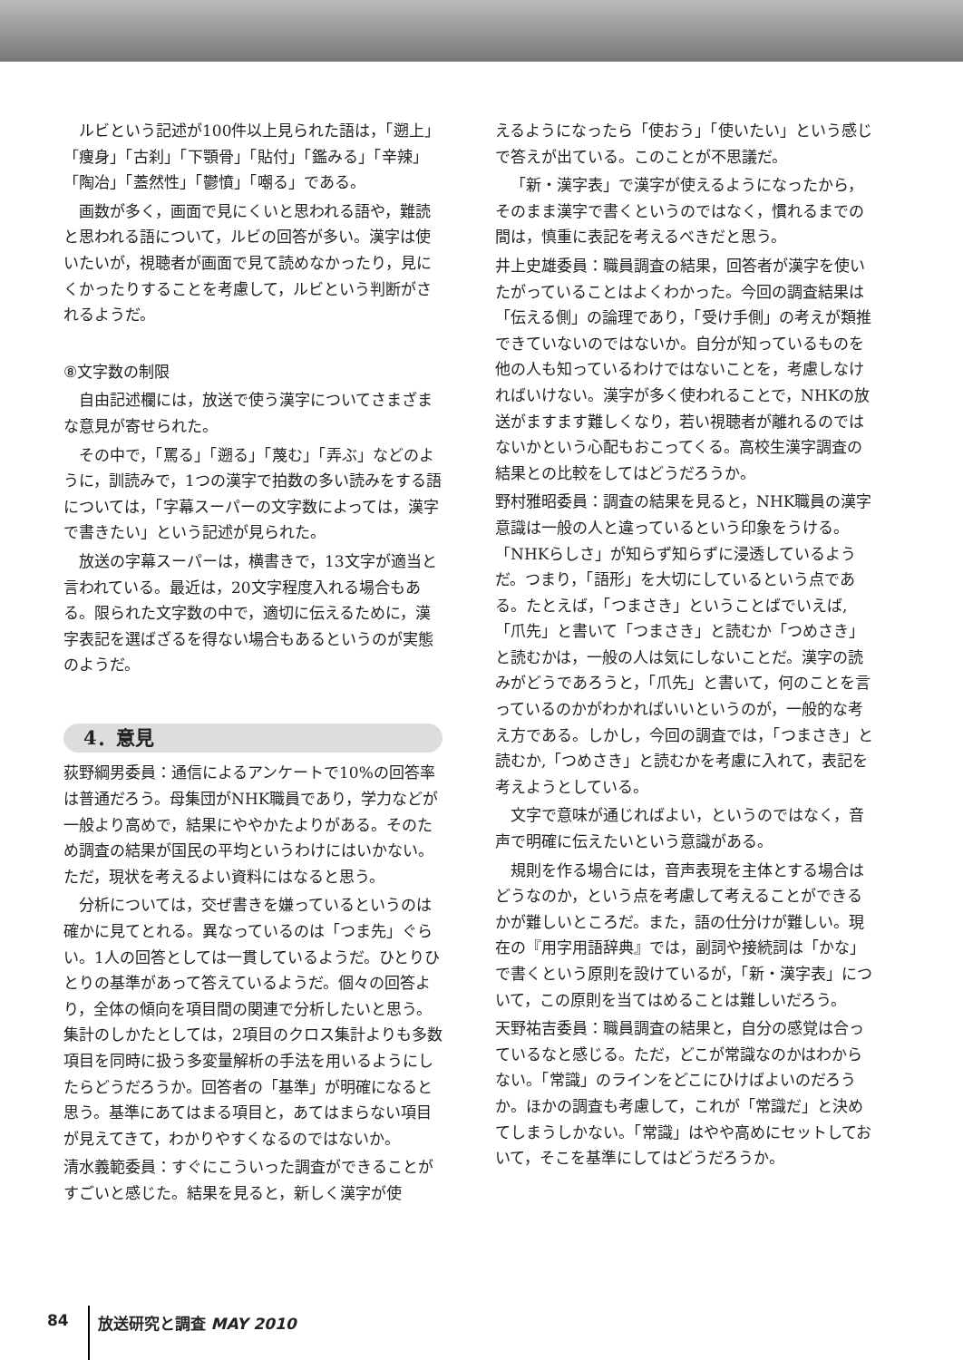ルビという記述が100件以上見られた語は，「遡上」「痩身」「古刹」「下顎骨」「貼付」「鑑みる」「辛辣」「陶冶」「蓋然性」「鬱憤」「嘲る」である。
画数が多く，画面で見にくいと思われる語や，難読と思われる語について，ルビの回答が多い。漢字は使いたいが，視聴者が画面で見て読めなかったり，見にくかったりすることを考慮して，ルビという判断がされるようだ。
⑧文字数の制限
自由記述欄には，放送で使う漢字についてさまざまな意見が寄せられた。
その中で，「罵る」「遡る」「蔑む」「弄ぶ」などのように，訓読みで，1つの漢字で拍数の多い読みをする語については，「字幕スーパーの文字数によっては，漢字で書きたい」という記述が見られた。
放送の字幕スーパーは，横書きで，13文字が適当と言われている。最近は，20文字程度入れる場合もある。限られた文字数の中で，適切に伝えるために，漢字表記を選ばざるを得ない場合もあるというのが実態のようだ。
4．意見
荻野綱男委員：通信によるアンケートで10%の回答率は普通だろう。母集団がNHK職員であり，学力などが一般より高めで，結果にややかたよりがある。そのため調査の結果が国民の平均というわけにはいかない。ただ，現状を考えるよい資料にはなると思う。
分析については，交ぜ書きを嫌っているというのは確かに見てとれる。異なっているのは「つま先」ぐらい。1人の回答としては一貫しているようだ。ひとりひとりの基準があって答えているようだ。個々の回答より，全体の傾向を項目間の関連で分析したいと思う。集計のしかたとしては，2項目のクロス集計よりも多数項目を同時に扱う多変量解析の手法を用いるようにしたらどうだろうか。回答者の「基準」が明確になると思う。基準にあてはまる項目と，あてはまらない項目が見えてきて，わかりやすくなるのではないか。
清水義範委員：すぐにこういった調査ができることがすごいと感じた。結果を見ると，新しく漢字が使
えるようになったら「使おう」「使いたい」という感じで答えが出ている。このことが不思議だ。
「新・漢字表」で漢字が使えるようになったから，そのまま漢字で書くというのではなく，慣れるまでの間は，慎重に表記を考えるべきだと思う。
井上史雄委員：職員調査の結果，回答者が漢字を使いたがっていることはよくわかった。今回の調査結果は「伝える側」の論理であり，「受け手側」の考えが類推できていないのではないか。自分が知っているものを他の人も知っているわけではないことを，考慮しなければいけない。漢字が多く使われることで，NHKの放送がますます難しくなり，若い視聴者が離れるのではないかという心配もおこってくる。高校生漢字調査の結果との比較をしてはどうだろうか。
野村雅昭委員：調査の結果を見ると，NHK職員の漢字意識は一般の人と違っているという印象をうける。「NHKらしさ」が知らず知らずに浸透しているようだ。つまり，「語形」を大切にしているという点である。たとえば，「つまさき」ということばでいえば,「爪先」と書いて「つまさき」と読むか「つめさき」と読むかは，一般の人は気にしないことだ。漢字の読みがどうであろうと，「爪先」と書いて，何のことを言っているのかがわかればいいというのが，一般的な考え方である。しかし，今回の調査では，「つまさき」と読むか,「つめさき」と読むかを考慮に入れて，表記を考えようとしている。
文字で意味が通じればよい，というのではなく，音声で明確に伝えたいという意識がある。
規則を作る場合には，音声表現を主体とする場合はどうなのか，という点を考慮して考えることができるかが難しいところだ。また，語の仕分けが難しい。現在の『用字用語辞典』では，副詞や接続詞は「かな」で書くという原則を設けているが，「新・漢字表」について，この原則を当てはめることは難しいだろう。
天野祐吉委員：職員調査の結果と，自分の感覚は合っているなと感じる。ただ，どこが常識なのかはわからない。「常識」のラインをどこにひけばよいのだろうか。ほかの調査も考慮して，これが「常識だ」と決めてしまうしかない。「常識」はやや高めにセットしておいて，そこを基準にしてはどうだろうか。
84 放送研究と調査 MAY 2010